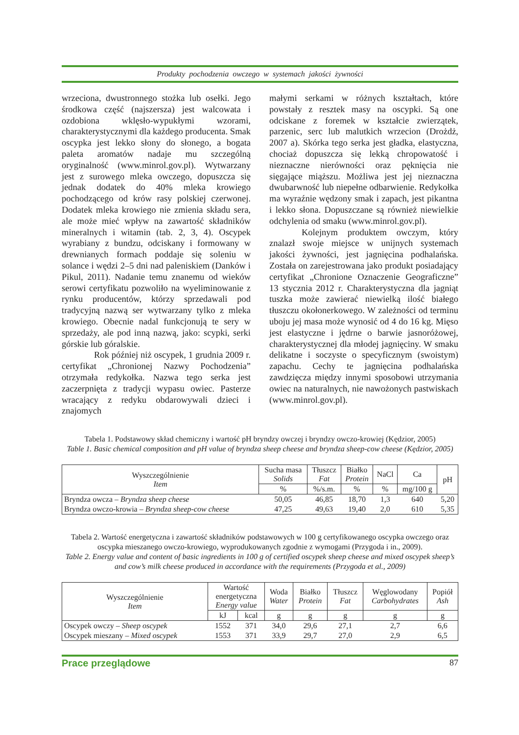Produkty pochodzenia owczego w systemach jakości żywności
wrzeciona, dwustronnego stożka lub osełki. Jego środkowa część (najszersza) jest walcowata i ozdobiona wklęsło-wypukłymi wzorami, charakterystycznymi dla każdego producenta. Smak oscypka jest lekko słony do słonego, a bogata paleta aromatów nadaje mu szczególną oryginalność (www.minrol.gov.pl). Wytwarzany jest z surowego mleka owczego, dopuszcza się jednak dodatek do 40% mleka krowiego pochodzącego od krów rasy polskiej czerwonej. Dodatek mleka krowiego nie zmienia składu sera, ale może mieć wpływ na zawartość składników mineralnych i witamin (tab. 2, 3, 4). Oscypek wyrabiany z bundzu, odciskany i formowany w drewnianych formach poddaje się soleniu w solance i wędzi 2–5 dni nad paleniskiem (Danków i Pikul, 2011). Nadanie temu znanemu od wieków serowi certyfikatu pozwoliło na wyeliminowanie z rynku producentów, którzy sprzedawali pod tradycyjną nazwą ser wytwarzany tylko z mleka krowiego. Obecnie nadal funkcjonują te sery w sprzedaży, ale pod inną nazwą, jako: scypki, serki górskie lub góralskie.
Rok później niż oscypek, 1 grudnia 2009 r. certyfikat „Chronionej Nazwy Pochodzenia” otrzymała redykołka. Nazwa tego serka jest zaczerpnięta z tradycji wypasu owiec. Pasterze wracający z redyku obdarowywali dzieci i znajomych
małymi serkami w różnych kształtach, które powstały z resztek masy na oscypki. Są one odciskane z foremek w kształcie zwierzątek, parzenic, serc lub malutkich wrzecion (Drożdż, 2007 a). Skórka tego serka jest gładka, elastyczna, chociaż dopuszcza się lekką chropowatość i nieznaczne nierówności oraz pęknięcia nie sięgające miąższu. Możliwa jest jej nieznaczna dwubarwność lub niepełne odbarwienie. Redykołka ma wyraźnie wędzony smak i zapach, jest pikantna i lekko słona. Dopuszczane są również niewielkie odchylenia od smaku (www.minrol.gov.pl).
Kolejnym produktem owczym, który znalazł swoje miejsce w unijnych systemach jakości żywności, jest jagnięcina podhalańska. Została on zarejestrowana jako produkt posiadający certyfikat „Chronione Oznaczenie Geograficzne” 13 stycznia 2012 r. Charakterystyczna dla jagniąt tuszka może zawierać niewielką ilość białego tłuszczu okołonerkowego. W zależności od terminu uboju jej masa może wynosić od 4 do 16 kg. Mięso jest elastyczne i jędrne o barwie jasnoróżowej, charakterystycznej dla młodej jagnięciny. W smaku delikatne i soczyste o specyficznym (swoistym) zapachu. Cechy te jagnięcina podhalańska zawdzięcza między innymi sposobowi utrzymania owiec na naturalnych, nie nawożonych pastwiskach (www.minrol.gov.pl).
Tabela 1. Podstawowy skład chemiczny i wartość pH bryndzy owczej i bryndzy owczo-krowiej (Kędzior, 2005)
Table 1. Basic chemical composition and pH value of bryndza sheep cheese and bryndza sheep-cow cheese (Kędzior, 2005)
| Wyszczególnienie Item | Sucha masa Solids | Tłuszcz Fat | Białko Protein | NaCl | Ca | pH |
| --- | --- | --- | --- | --- | --- | --- |
| | % | %/s.m. | % | % | mg/100 g | |
| Bryndza owcza – Bryndza sheep cheese | 50,05 | 46,85 | 18,70 | 1,3 | 640 | 5,20 |
| Bryndza owczo-krowia – Bryndza sheep-cow cheese | 47,25 | 49,63 | 19,40 | 2,0 | 610 | 5,35 |
Tabela 2. Wartość energetyczna i zawartość składników podstawowych w 100 g certyfikowanego oscypka owczego oraz oscypka mieszanego owczo-krowiego, wyprodukowanych zgodnie z wymogami (Przygoda i in., 2009).
Table 2. Energy value and content of basic ingredients in 100 g of certified oscypek sheep cheese and mixed oscypek sheep’s and cow’s milk cheese produced in accordance with the requirements (Przygoda et al., 2009)
| Wyszczególnienie Item | Wartość energetyczna Energy value | | Woda Water | Białko Protein | Tłuszcz Fat | Węglowodany Carbohydrates | Popiół Ash |
| --- | --- | --- | --- | --- | --- | --- | --- |
| | kJ | kcal | g | g | g | g | g |
| Oscypek owczy – Sheep oscypek | 1552 | 371 | 34,0 | 29,6 | 27,1 | 2,7 | 6,6 |
| Oscypek mieszany – Mixed oscypek | 1553 | 371 | 33,9 | 29,7 | 27,0 | 2,9 | 6,5 |
Prace przeglądowe 87